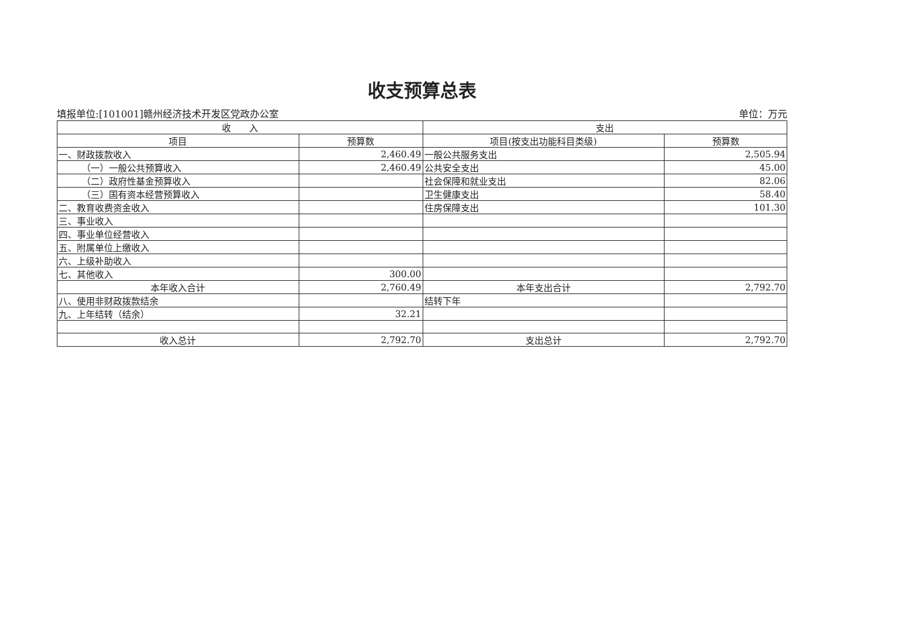收支预算总表
填报单位:[101001]赣州经济技术开发区党政办公室 单位：万元
| 收 入 | | 支出 | |
| --- | --- | --- | --- |
| 项目 | 预算数 | 项目(按支出功能科目类级) | 预算数 |
| 一、财政拨款收入 | 2,460.49 | 一般公共服务支出 | 2,505.94 |
| （一）一般公共预算收入 | 2,460.49 | 公共安全支出 | 45.00 |
| （二）政府性基金预算收入 | | 社会保障和就业支出 | 82.06 |
| （三）国有资本经营预算收入 | | 卫生健康支出 | 58.40 |
| 二、教育收费资金收入 | | 住房保障支出 | 101.30 |
| 三、事业收入 | | | |
| 四、事业单位经营收入 | | | |
| 五、附属单位上缴收入 | | | |
| 六、上级补助收入 | | | |
| 七、其他收入 | 300.00 | | |
| 本年收入合计 | 2,760.49 | 本年支出合计 | 2,792.70 |
| 八、使用非财政拨款结余 | | 结转下年 | |
| 九、上年结转（结余） | 32.21 | | |
| 收入总计 | 2,792.70 | 支出总计 | 2,792.70 |